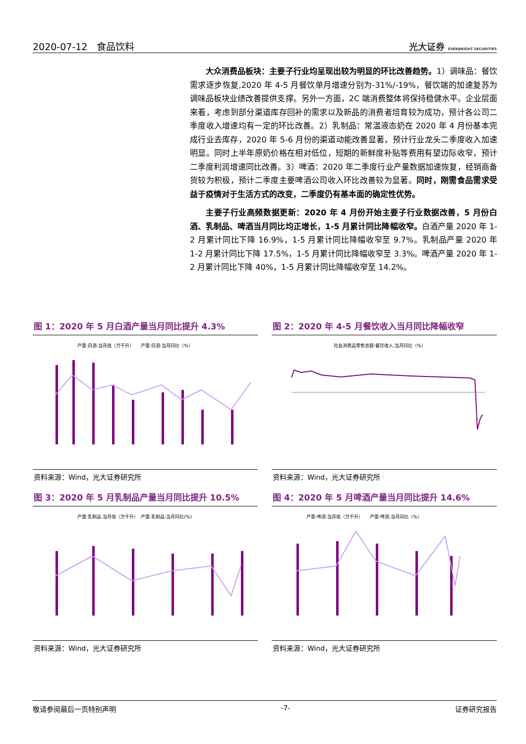2020-07-12　食品饮料 光大证券 EVERBRIGHT SECURITIES
大众消费品板块：主要子行业均呈现出较为明显的环比改善趋势。1）调味品：餐饮需求逐步恢复,2020 年 4-5 月餐饮单月增速分别为-31%/-19%，餐饮端的加速复苏为调味品板块业绩改善提供支撑。另外一方面，2C 端消费整体将保持稳健水平。企业层面来看，考虑到部分渠道库存回补的需求以及新品的消费者培育较为成功，预计各公司二季度收入增速均有一定的环比改善。2）乳制品：常温液态奶在 2020 年 4 月份基本完成行业去库存，2020 年 5-6 月份的渠道动能改善显著，预计行业龙头二季度收入加速明显。同时上半年原奶价格在相对低位，短期的新鲜度补贴等费用有望边际收窄，预计二季度利润增速同比改善。3）啤酒：2020 年二季度行业产量数据加速恢复，经销商备货较为积极，预计二季度主要啤酒公司收入环比改善较为显著。同时，刚需食品需求受益于疫情对于生活方式的改变，二季度仍有基本面的确定性优势。
主要子行业高频数据更新：2020 年 4 月份开始主要子行业数据改善，5 月份白酒、乳制品、啤酒当月同比均正增长，1-5 月累计同比降幅收窄。白酒产量 2020 年 1-2 月累计同比下降 16.9%，1-5 月累计同比降幅收窄至 9.7%。乳制品产量 2020 年 1-2 月累计同比下降 17.5%，1-5 月累计同比降幅收窄至 3.3%。啤酒产量 2020 年 1-2 月累计同比下降 40%，1-5 月累计同比降幅收窄至 14.2%。
图 1：2020 年 5 月白酒产量当月同比提升 4.3%
产量:白酒:当月值（万千升）　　产量:白酒:当月同比（%）
资料来源：Wind，光大证券研究所
图 2：2020 年 4-5 月餐饮收入当月同比降幅收窄
社会消费品零售总额:餐饮收入:当月同比（%）
资料来源：Wind，光大证券研究所
图 3：2020 年 5 月乳制品产量当月同比提升 10.5%
产量:乳制品:当月值（万千升）　产量:乳制品:当月同比(%)
资料来源：Wind，光大证券研究所
图 4：2020 年 5 月啤酒产量当月同比提升 14.6%
产量:啤酒:当月值（万千升）　　产量:啤酒:当月同比（%）
资料来源：Wind，光大证券研究所
敬请参阅最后一页特别声明 -7- 证券研究报告